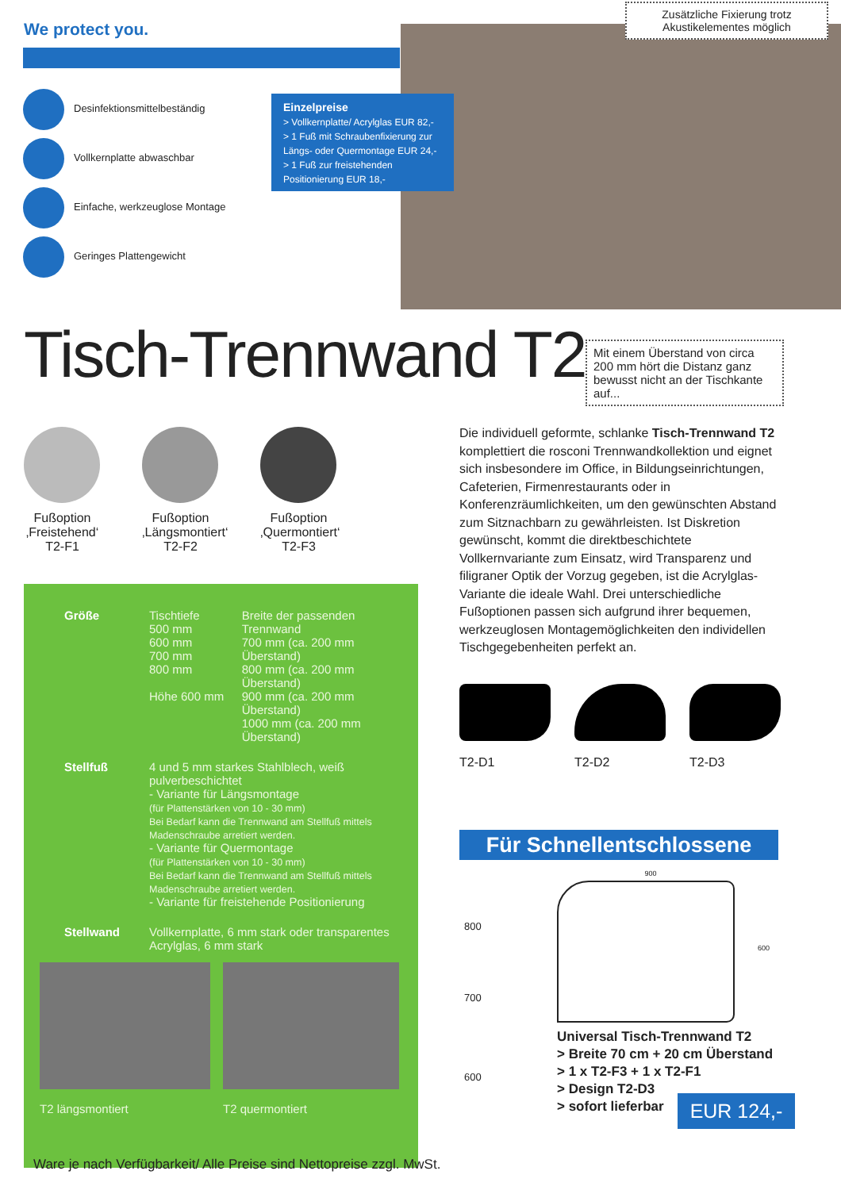We protect you.
Zusätzliche Fixierung trotz Akustikelementes möglich
Desinfektionsmittelbeständig
Vollkernplatte abwaschbar
Einfache, werkzeuglose Montage
Geringes Plattengewicht
Einzelpreise
> Vollkernplatte/ Acrylglas EUR 82,-
> 1 Fuß mit Schraubenfixierung zur Längs- oder Quermontage EUR 24,-
> 1 Fuß zur freistehenden Positionierung EUR 18,-
Tisch-Trennwand T2
Mit einem Überstand von circa 200 mm hört die Distanz ganz bewusst nicht an der Tischkante auf...
Fußoption ‚Freistehend‘ T2-F1
Fußoption ‚Längsmontiert‘ T2-F2
Fußoption ‚Quermontiert‘ T2-F3
Die individuell geformte, schlanke Tisch-Trennwand T2 komplettiert die rosconi Trennwandkollektion und eignet sich insbesondere im Office, in Bildungseinrichtungen, Cafeterien, Firmenrestaurants oder in Konferenzräumlichkeiten, um den gewünschten Abstand zum Sitznachbarn zu gewährleisten. Ist Diskretion gewünscht, kommt die direktbeschichtete Vollkernvariante zum Einsatz, wird Transparenz und filigraner Optik der Vorzug gegeben, ist die Acrylglas-Variante die ideale Wahl. Drei unterschiedliche Fußoptionen passen sich aufgrund ihrer bequemen, werkzeuglosen Montagemöglichkeiten den individellen Tischgegebenheiten perfekt an.
| Größe | Tischtiefe 500 mm 600 mm 700 mm 800 mm Höhe 600 mm | Breite der passenden Trennwand 700 mm (ca. 200 mm Überstand) 800 mm (ca. 200 mm Überstand) 900 mm (ca. 200 mm Überstand) 1000 mm (ca. 200 mm Überstand) |
| Stellfuß | 4 und 5 mm starkes Stahlblech, weiß pulverbeschichtet - Variante für Längsmontage (für Plattenstärken von 10 - 30 mm) Bei Bedarf kann die Trennwand am Stellfuß mittels Madenschraube arretiert werden. - Variante für Quermontage (für Plattenstärken von 10 - 30 mm) Bei Bedarf kann die Trennwand am Stellfuß mittels Madenschraube arretiert werden. - Variante für freistehende Positionierung | |
| Stellwand | Vollkernplatte, 6 mm stark oder transparentes Acrylglas, 6 mm stark | |
T2 längsmontiert T2 quermontiert
Ware je nach Verfügbarkeit/ Alle Preise sind Nettopreise zzgl. MwSt.
T2-D1 T2-D2 T2-D3
Für Schnellentschlossene
800
700
600
900
600
Universal Tisch-Trennwand T2
> Breite 70 cm + 20 cm Überstand
> 1 x T2-F3 + 1 x T2-F1
> Design T2-D3
> sofort lieferbar
EUR 124,-